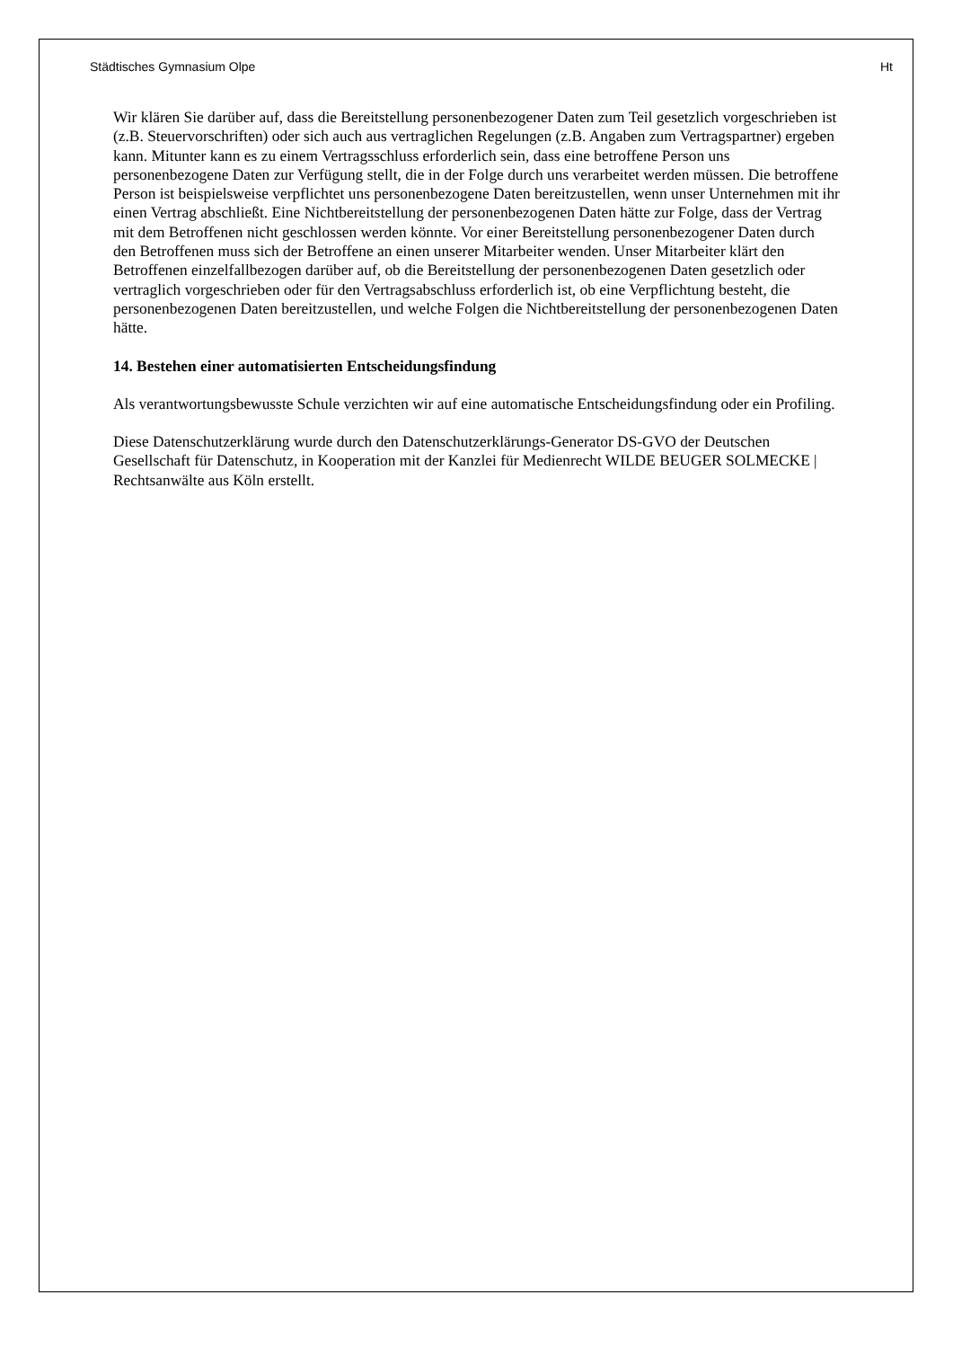Städtisches Gymnasium Olpe Ht
Wir klären Sie darüber auf, dass die Bereitstellung personenbezogener Daten zum Teil gesetzlich vorgeschrieben ist (z.B. Steuervorschriften) oder sich auch aus vertraglichen Regelungen (z.B. Angaben zum Vertragspartner) ergeben kann. Mitunter kann es zu einem Vertragsschluss erforderlich sein, dass eine betroffene Person uns personenbezogene Daten zur Verfügung stellt, die in der Folge durch uns verarbeitet werden müssen. Die betroffene Person ist beispielsweise verpflichtet uns personenbezogene Daten bereitzustellen, wenn unser Unternehmen mit ihr einen Vertrag abschließt. Eine Nichtbereitstellung der personenbezogenen Daten hätte zur Folge, dass der Vertrag mit dem Betroffenen nicht geschlossen werden könnte. Vor einer Bereitstellung personenbezogener Daten durch den Betroffenen muss sich der Betroffene an einen unserer Mitarbeiter wenden. Unser Mitarbeiter klärt den Betroffenen einzelfallbezogen darüber auf, ob die Bereitstellung der personenbezogenen Daten gesetzlich oder vertraglich vorgeschrieben oder für den Vertragsabschluss erforderlich ist, ob eine Verpflichtung besteht, die personenbezogenen Daten bereitzustellen, und welche Folgen die Nichtbereitstellung der personenbezogenen Daten hätte.
14. Bestehen einer automatisierten Entscheidungsfindung
Als verantwortungsbewusste Schule verzichten wir auf eine automatische Entscheidungsfindung oder ein Profiling.
Diese Datenschutzerklärung wurde durch den Datenschutzerklärungs-Generator DS-GVO der Deutschen Gesellschaft für Datenschutz, in Kooperation mit der Kanzlei für Medienrecht WILDE BEUGER SOLMECKE | Rechtsanwälte aus Köln erstellt.